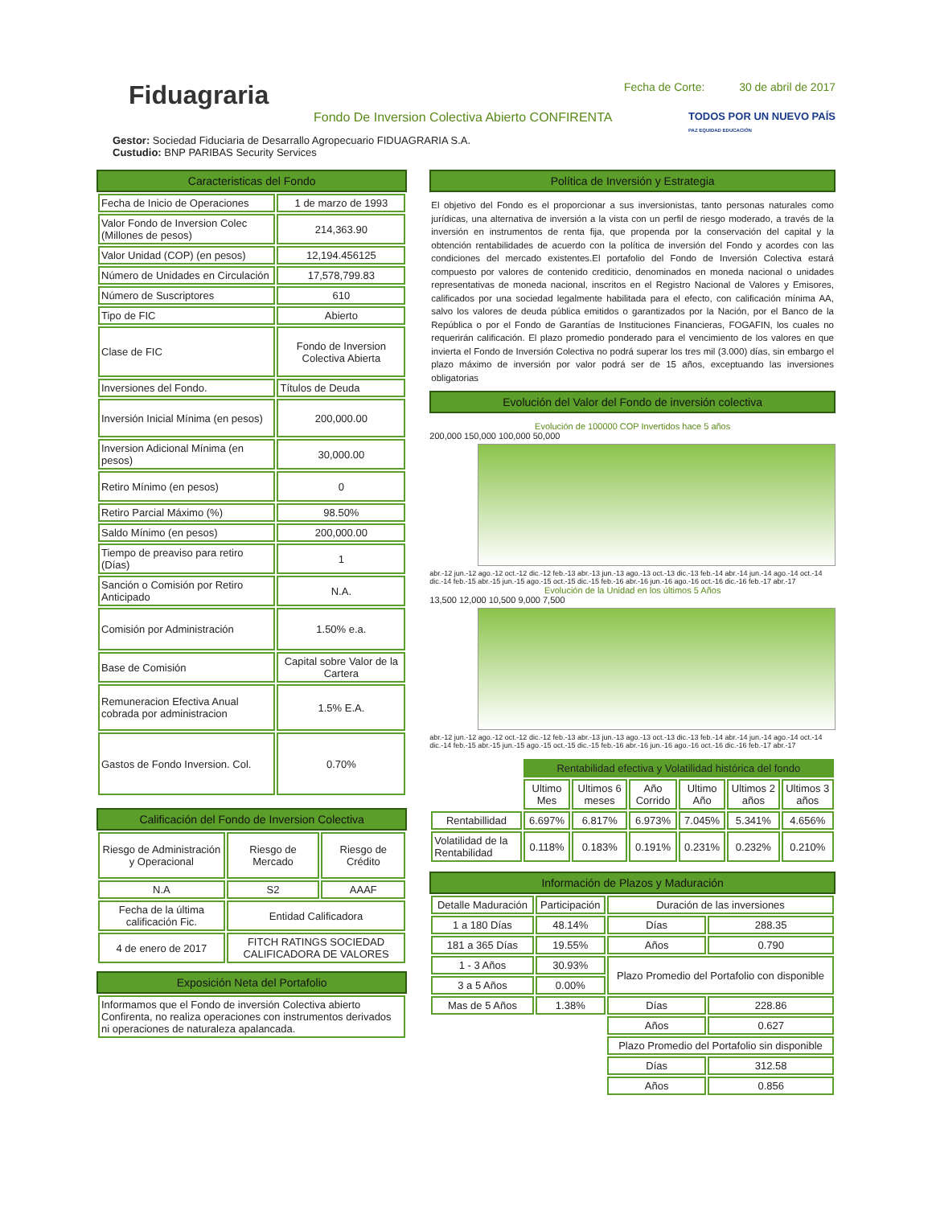Fiduagraria
Fecha de Corte: 30 de abril de 2017
Fondo De Inversion Colectiva Abierto CONFIRENTA
TODOS POR UN NUEVO PAÍS
PAZ EQUIDAD EDUCACIÓN
Gestor: Sociedad Fiduciaria de Desarrallo Agropecuario FIDUAGRARIA S.A.
Custudio: BNP PARIBAS Security Services
Caracteristicas del Fondo
| Fecha de Inicio de Operaciones | 1 de marzo de 1993 |
| Valor Fondo de Inversion Colec (Millones de pesos) | 214,363.90 |
| Valor Unidad (COP) (en pesos) | 12,194.456125 |
| Número de Unidades en Circulación | 17,578,799.83 |
| Número de Suscriptores | 610 |
| Tipo de FIC | Abierto |
| Clase de FIC | Fondo de Inversion Colectiva Abierta |
| Inversiones del Fondo. | Títulos de Deuda |
| Inversión Inicial Mínima (en pesos) | 200,000.00 |
| Inversion Adicional Mínima (en pesos) | 30,000.00 |
| Retiro Mínimo (en pesos) | 0 |
| Retiro Parcial Máximo (%) | 98.50% |
| Saldo Mínimo (en pesos) | 200,000.00 |
| Tiempo de preaviso para retiro (Días) | 1 |
| Sanción o Comisión por Retiro Anticipado | N.A. |
| Comisión por Administración | 1.50% e.a. |
| Base de Comisión | Capital sobre Valor de la Cartera |
| Remuneracion Efectiva Anual cobrada por administracion | 1.5% E.A. |
| Gastos de Fondo Inversion. Col. | 0.70% |
Calificación del Fondo de Inversion Colectiva
| Riesgo de Administración y Operacional | Riesgo de Mercado | Riesgo de Crédito |
| N.A | S2 | AAAF |
| Fecha de la última calificación Fic. | Entidad Calificadora | |
| 4 de enero de 2017 | FITCH RATINGS SOCIEDAD CALIFICADORA DE VALORES | |
Exposición Neta del Portafolio
| Informamos que el Fondo de inversión Colectiva abierto Confirenta, no realiza operaciones con instrumentos derivados ni operaciones de naturaleza apalancada. |
Política de Inversión y Estrategia
El objetivo del Fondo es el proporcionar a sus inversionistas, tanto personas naturales como jurídicas, una alternativa de inversión a la vista con un perfil de riesgo moderado, a través de la inversión en instrumentos de renta fija, que propenda por la conservación del capital y la obtención rentabilidades de acuerdo con la política de inversión del Fondo y acordes con las condiciones del mercado existentes.El portafolio del Fondo de Inversión Colectiva estará compuesto por valores de contenido crediticio, denominados en moneda nacional o unidades representativas de moneda nacional, inscritos en el Registro Nacional de Valores y Emisores, calificados por una sociedad legalmente habilitada para el efecto, con calificación mínima AA, salvo los valores de deuda pública emitidos o garantizados por la Nación, por el Banco de la República o por el Fondo de Garantías de Instituciones Financieras, FOGAFIN, los cuales no requerirán calificación. El plazo promedio ponderado para el vencimiento de los valores en que invierta el Fondo de Inversión Colectiva no podrá superar los tres mil (3.000) días, sin embargo el plazo máximo de inversión por valor podrá ser de 15 años, exceptuando las inversiones obligatorias
Evolución del Valor del Fondo de inversión colectiva
Evolución de 100000 COP Invertidos hace 5 años
200,000 150,000 100,000 50,000
abr.-12 jun.-12 ago.-12 oct.-12 dic.-12 feb.-13 abr.-13 jun.-13 ago.-13 oct.-13 dic.-13 feb.-14 abr.-14 jun.-14 ago.-14 oct.-14 dic.-14 feb.-15 abr.-15 jun.-15 ago.-15 oct.-15 dic.-15 feb.-16 abr.-16 jun.-16 ago.-16 oct.-16 dic.-16 feb.-17 abr.-17
Evolución de la Unidad en los últimos 5 Años
13,500 12,000 10,500 9,000 7,500
abr.-12 jun.-12 ago.-12 oct.-12 dic.-12 feb.-13 abr.-13 jun.-13 ago.-13 oct.-13 dic.-13 feb.-14 abr.-14 jun.-14 ago.-14 oct.-14 dic.-14 feb.-15 abr.-15 jun.-15 ago.-15 oct.-15 dic.-15 feb.-16 abr.-16 jun.-16 ago.-16 oct.-16 dic.-16 feb.-17 abr.-17
| | Rentabilidad efectiva y Volatilidad histórica del fondo | | | | | |
| | Ultimo Mes | Ultimos 6 meses | Año Corrido | Ultimo Año | Ultimos 2 años | Ultimos 3 años |
| Rentabillidad | 6.697% | 6.817% | 6.973% | 7.045% | 5.341% | 4.656% |
| Volatilidad de la Rentabilidad | 0.118% | 0.183% | 0.191% | 0.231% | 0.232% | 0.210% |
Información de Plazos y Maduración
| Detalle Maduración | Participación | Duración de las inversiones | |
| --- | --- | --- | --- |
| 1 a 180 Días | 48.14% | Días | 288.35 |
| 181 a 365 Días | 19.55% | Años | 0.790 |
| 1 - 3 Años | 30.93% | Plazo Promedio del Portafolio con disponible | |
| 3 a 5 Años | 0.00% | | |
| Mas de 5 Años | 1.38% | Días | 228.86 |
| | | Años | 0.627 |
| | | Plazo Promedio del Portafolio sin disponible | |
| | | Días | 312.58 |
| | | Años | 0.856 |